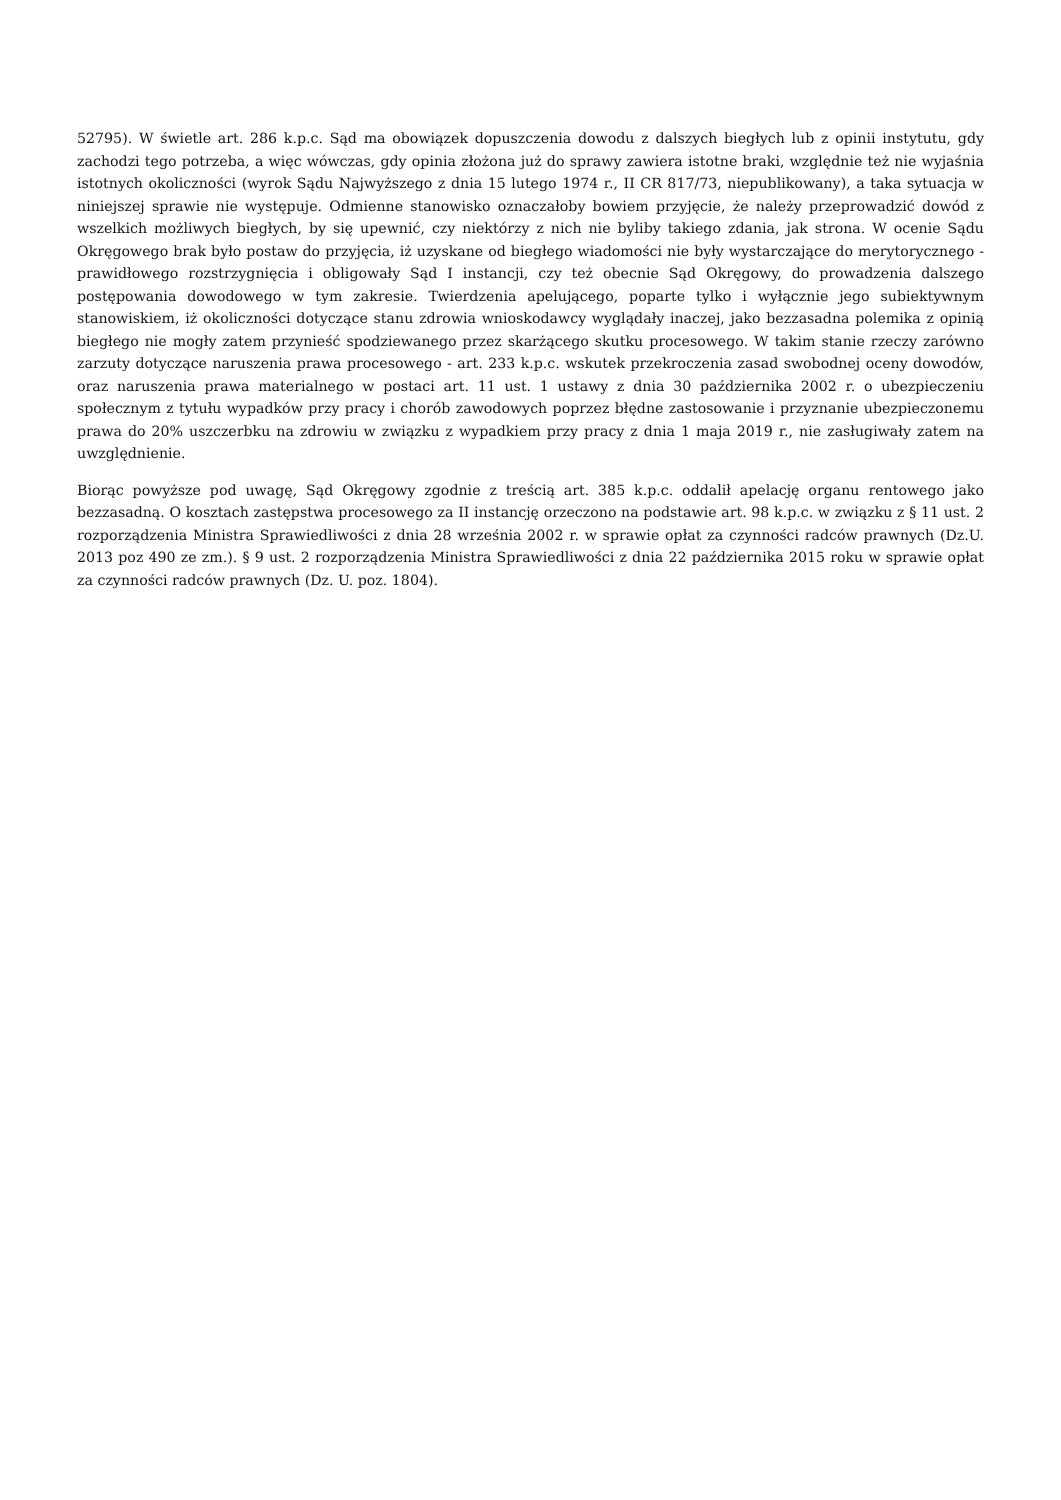52795). W świetle art. 286 k.p.c. Sąd ma obowiązek dopuszczenia dowodu z dalszych biegłych lub z opinii instytutu, gdy zachodzi tego potrzeba, a więc wówczas, gdy opinia złożona już do sprawy zawiera istotne braki, względnie też nie wyjaśnia istotnych okoliczności (wyrok Sądu Najwyższego z dnia 15 lutego 1974 r., II CR 817/73, niepublikowany), a taka sytuacja w niniejszej sprawie nie występuje. Odmienne stanowisko oznaczałoby bowiem przyjęcie, że należy przeprowadzić dowód z wszelkich możliwych biegłych, by się upewnić, czy niektórzy z nich nie byliby takiego zdania, jak strona. W ocenie Sądu Okręgowego brak było postaw do przyjęcia, iż uzyskane od biegłego wiadomości nie były wystarczające do merytorycznego - prawidłowego rozstrzygnięcia i obligowały Sąd I instancji, czy też obecnie Sąd Okręgowy, do prowadzenia dalszego postępowania dowodowego w tym zakresie. Twierdzenia apelującego, poparte tylko i wyłącznie jego subiektywnym stanowiskiem, iż okoliczności dotyczące stanu zdrowia wnioskodawcy wyglądały inaczej, jako bezzasadna polemika z opinią biegłego nie mogły zatem przynieść spodziewanego przez skarżącego skutku procesowego. W takim stanie rzeczy zarówno zarzuty dotyczące naruszenia prawa procesowego - art. 233 k.p.c. wskutek przekroczenia zasad swobodnej oceny dowodów, oraz naruszenia prawa materialnego w postaci art. 11 ust. 1 ustawy z dnia 30 października 2002 r. o ubezpieczeniu społecznym z tytułu wypadków przy pracy i chorób zawodowych poprzez błędne zastosowanie i przyznanie ubezpieczonemu prawa do 20% uszczerbku na zdrowiu w związku z wypadkiem przy pracy z dnia 1 maja 2019 r., nie zasługiwały zatem na uwzględnienie.
Biorąc powyższe pod uwagę, Sąd Okręgowy zgodnie z treścią art. 385 k.p.c. oddalił apelację organu rentowego jako bezzasadną. O kosztach zastępstwa procesowego za II instancję orzeczono na podstawie art. 98 k.p.c. w związku z § 11 ust. 2 rozporządzenia Ministra Sprawiedliwości z dnia 28 września 2002 r. w sprawie opłat za czynności radców prawnych (Dz.U. 2013 poz 490 ze zm.). § 9 ust. 2 rozporządzenia Ministra Sprawiedliwości z dnia 22 października 2015 roku w sprawie opłat za czynności radców prawnych (Dz. U. poz. 1804).